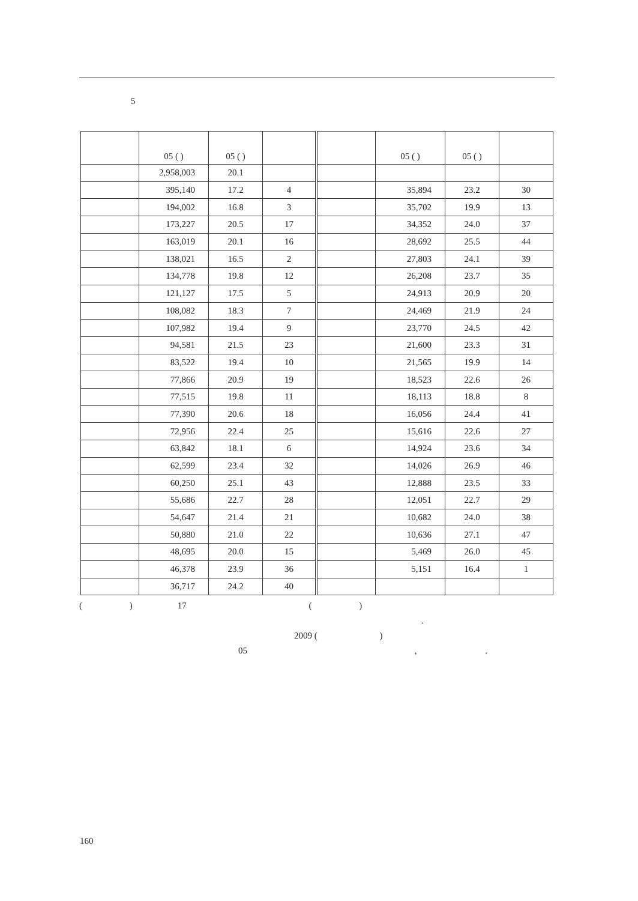5
| | 05 ( ) | 05 ( ) | | | 05 ( ) | 05 ( ) | |
| --- | --- | --- | --- | --- | --- | --- | --- |
| | 2,958,003 | 20.1 | | | | | |
| | 395,140 | 17.2 | 4 | | 35,894 | 23.2 | 30 |
| | 194,002 | 16.8 | 3 | | 35,702 | 19.9 | 13 |
| | 173,227 | 20.5 | 17 | | 34,352 | 24.0 | 37 |
| | 163,019 | 20.1 | 16 | | 28,692 | 25.5 | 44 |
| | 138,021 | 16.5 | 2 | | 27,803 | 24.1 | 39 |
| | 134,778 | 19.8 | 12 | | 26,208 | 23.7 | 35 |
| | 121,127 | 17.5 | 5 | | 24,913 | 20.9 | 20 |
| | 108,082 | 18.3 | 7 | | 24,469 | 21.9 | 24 |
| | 107,982 | 19.4 | 9 | | 23,770 | 24.5 | 42 |
| | 94,581 | 21.5 | 23 | | 21,600 | 23.3 | 31 |
| | 83,522 | 19.4 | 10 | | 21,565 | 19.9 | 14 |
| | 77,866 | 20.9 | 19 | | 18,523 | 22.6 | 26 |
| | 77,515 | 19.8 | 11 | | 18,113 | 18.8 | 8 |
| | 77,390 | 20.6 | 18 | | 16,056 | 24.4 | 41 |
| | 72,956 | 22.4 | 25 | | 15,616 | 22.6 | 27 |
| | 63,842 | 18.1 | 6 | | 14,924 | 23.6 | 34 |
| | 62,599 | 23.4 | 32 | | 14,026 | 26.9 | 46 |
| | 60,250 | 25.1 | 43 | | 12,888 | 23.5 | 33 |
| | 55,686 | 22.7 | 28 | | 12,051 | 22.7 | 29 |
| | 54,647 | 21.4 | 21 | | 10,682 | 24.0 | 38 |
| | 50,880 | 21.0 | 22 | | 10,636 | 27.1 | 47 |
| | 48,695 | 20.0 | 15 | | 5,469 | 26.0 | 45 |
| | 46,378 | 23.9 | 36 | | 5,151 | 16.4 | 1 |
| | 36,717 | 24.2 | 40 | | | | |
( ) 17 ( )
.
2009 ( )
05 , .
160